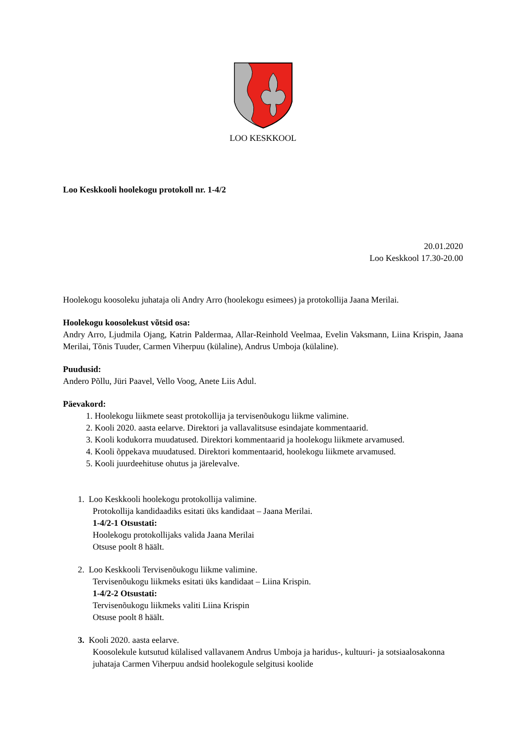LOO KESKKOOL
Loo Keskkooli hoolekogu protokoll nr. 1-4/2
20.01.2020
Loo Keskkool 17.30-20.00
Hoolekogu koosoleku juhataja oli Andry Arro (hoolekogu esimees) ja protokollija Jaana Merilai.
Hoolekogu koosolekust võtsid osa:
Andry Arro, Ljudmila Ojang, Katrin Paldermaa, Allar-Reinhold Veelmaa, Evelin Vaksmann, Liina Krispin, Jaana Merilai, Tõnis Tuuder, Carmen Viherpuu (külaline), Andrus Umboja (külaline).
Puudusid:
Andero Põllu, Jüri Paavel, Vello Voog, Anete Liis Adul.
Päevakord:
1. Hoolekogu liikmete seast protokollija ja tervisenõukogu liikme valimine.
2. Kooli 2020. aasta eelarve. Direktori ja vallavalitsuse esindajate kommentaarid.
3. Kooli kodukorra muudatused. Direktori kommentaarid ja hoolekogu liikmete arvamused.
4. Kooli õppekava muudatused. Direktori kommentaarid, hoolekogu liikmete arvamused.
5. Kooli juurdeehituse ohutus ja järelevalve.
1. Loo Keskkooli hoolekogu protokollija valimine.
Protokollija kandidaadiks esitati üks kandidaat – Jaana Merilai.
1-4/2-1 Otsustati:
Hoolekogu protokollijaks valida Jaana Merilai
Otsuse poolt 8 häält.
2. Loo Keskkooli Tervisenõukogu liikme valimine.
Tervisenõukogu liikmeks esitati üks kandidaat – Liina Krispin.
1-4/2-2 Otsustati:
Tervisenõukogu liikmeks valiti Liina Krispin
Otsuse poolt 8 häält.
3. Kooli 2020. aasta eelarve.
Koosolekule kutsutud külalised vallavanem Andrus Umboja ja haridus-, kultuuri- ja sotsiaalosakonna juhataja Carmen Viherpuu andsid hoolekogule selgitusi koolide